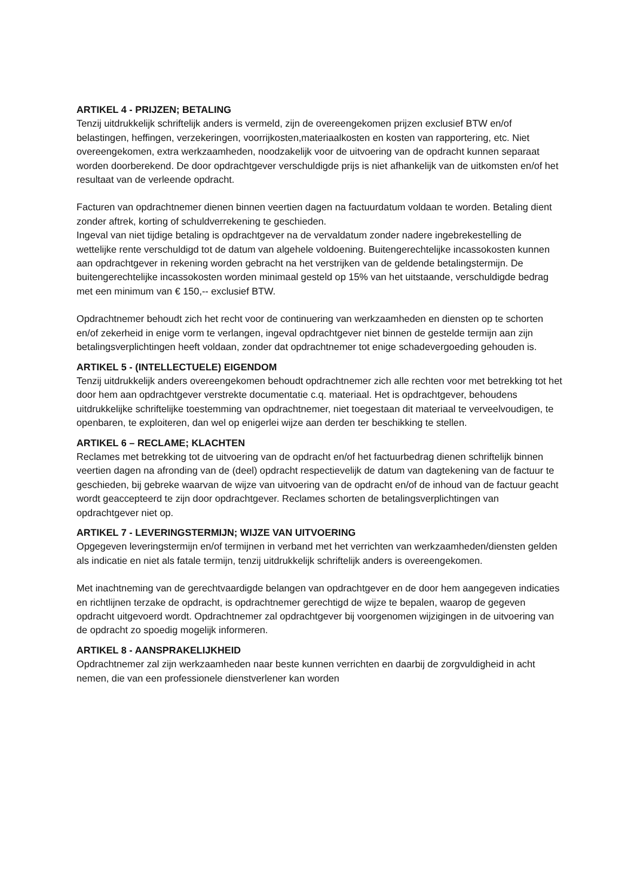ARTIKEL 4 - PRIJZEN; BETALING
Tenzij uitdrukkelijk schriftelijk anders is vermeld, zijn de overeengekomen prijzen exclusief BTW en/of belastingen, heffingen, verzekeringen, voorrijkosten,materiaalkosten en kosten van rapportering, etc. Niet overeengekomen, extra werkzaamheden, noodzakelijk voor de uitvoering van de opdracht kunnen separaat worden doorberekend. De door opdrachtgever verschuldigde prijs is niet afhankelijk van de uitkomsten en/of het resultaat van de verleende opdracht.
Facturen van opdrachtnemer dienen binnen veertien dagen na factuurdatum voldaan te worden. Betaling dient zonder aftrek, korting of schuldverrekening te geschieden.
Ingeval van niet tijdige betaling is opdrachtgever na de vervaldatum zonder nadere ingebrekestelling de wettelijke rente verschuldigd tot de datum van algehele voldoening. Buitengerechtelijke incassokosten kunnen aan opdrachtgever in rekening worden gebracht na het verstrijken van de geldende betalingstermijn. De buitengerechtelijke incassokosten worden minimaal gesteld op 15% van het uitstaande, verschuldigde bedrag met een minimum van € 150,-- exclusief BTW.
Opdrachtnemer behoudt zich het recht voor de continuering van werkzaamheden en diensten op te schorten en/of zekerheid in enige vorm te verlangen, ingeval opdrachtgever niet binnen de gestelde termijn aan zijn betalingsverplichtingen heeft voldaan, zonder dat opdrachtnemer tot enige schadevergoeding gehouden is.
ARTIKEL 5 - (INTELLECTUELE) EIGENDOM
Tenzij uitdrukkelijk anders overeengekomen behoudt opdrachtnemer zich alle rechten voor met betrekking tot het door hem aan opdrachtgever verstrekte documentatie c.q. materiaal. Het is opdrachtgever, behoudens uitdrukkelijke schriftelijke toestemming van opdrachtnemer, niet toegestaan dit materiaal te verveelvoudigen, te openbaren, te exploiteren, dan wel op enigerlei wijze aan derden ter beschikking te stellen.
ARTIKEL 6 – RECLAME; KLACHTEN
Reclames met betrekking tot de uitvoering van de opdracht en/of het factuurbedrag dienen schriftelijk binnen veertien dagen na afronding van de (deel) opdracht respectievelijk de datum van dagtekening van de factuur te geschieden, bij gebreke waarvan de wijze van uitvoering van de opdracht en/of de inhoud van de factuur geacht wordt geaccepteerd te zijn door opdrachtgever. Reclames schorten de betalingsverplichtingen van opdrachtgever niet op.
ARTIKEL 7 - LEVERINGSTERMIJN; WIJZE VAN UITVOERING
Opgegeven leveringstermijn en/of termijnen in verband met het verrichten van werkzaamheden/diensten gelden als indicatie en niet als fatale termijn, tenzij uitdrukkelijk schriftelijk anders is overeengekomen.
Met inachtneming van de gerechtvaardigde belangen van opdrachtgever en de door hem aangegeven indicaties en richtlijnen terzake de opdracht, is opdrachtnemer gerechtigd de wijze te bepalen, waarop de gegeven opdracht uitgevoerd wordt. Opdrachtnemer zal opdrachtgever bij voorgenomen wijzigingen in de uitvoering van de opdracht zo spoedig mogelijk informeren.
ARTIKEL 8 - AANSPRAKELIJKHEID
Opdrachtnemer zal zijn werkzaamheden naar beste kunnen verrichten en daarbij de zorgvuldigheid in acht nemen, die van een professionele dienstverlener kan worden